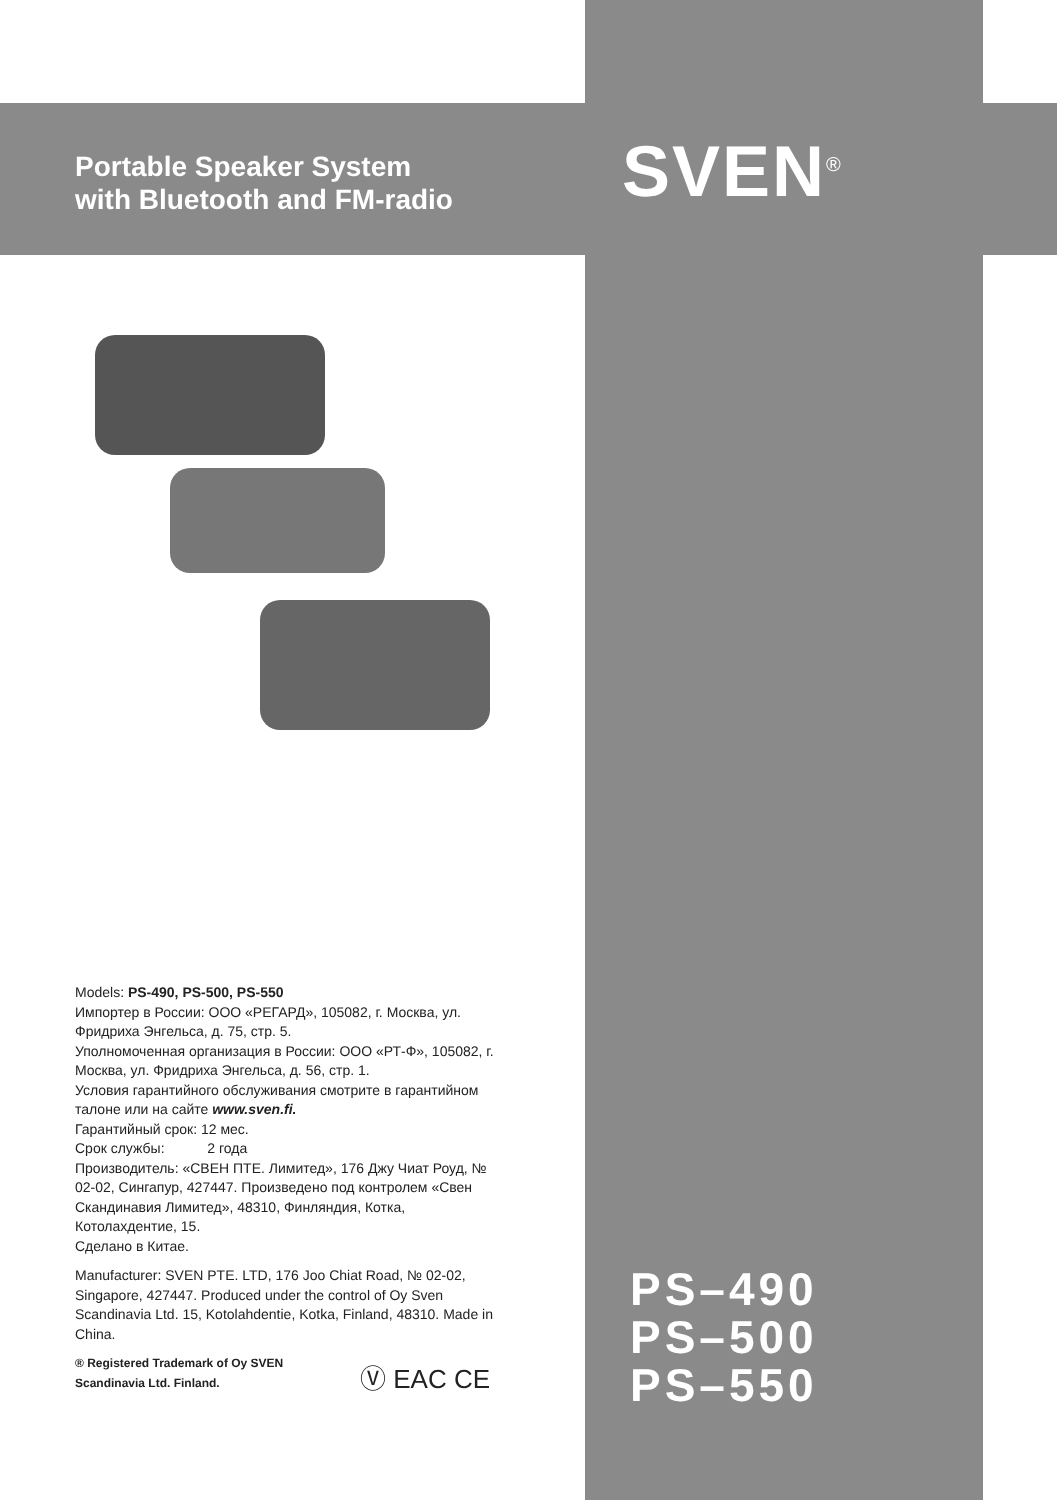Portable Speaker System
with Bluetooth and FM-radio
SVEN<sup>®</sup>
Models: PS-490, PS-500, PS-550
Импортер в России: ООО «РЕГАРД», 105082, г. Москва, ул. Фридриха Энгельса, д. 75, стр. 5.
Уполномоченная организация в России: ООО «РТ-Ф», 105082, г. Москва, ул. Фридриха Энгельса, д. 56, стр. 1.
Условия гарантийного обслуживания смотрите в гарантийном талоне или на сайте www.sven.fi.
Гарантийный срок: 12 мес.
Срок службы: 2 года
Производитель: «СВЕН ПТЕ. Лимитед», 176 Джу Чиат Роуд, № 02-02, Сингапур, 427447. Произведено под контролем «Свен Скандинавия Лимитед», 48310, Финляндия, Котка, Котолахдентие, 15.
Сделано в Китае.
Manufacturer: SVEN PTE. LTD, 176 Joo Chiat Road, № 02-02, Singapore, 427447. Produced under the control of Oy Sven Scandinavia Ltd. 15, Kotolahdentie, Kotka, Finland, 48310. Made in China.
® Registered Trademark of Oy SVEN Scandinavia Ltd. Finland.
Ⓥ EAC CE
PS–490
PS–500
PS–550